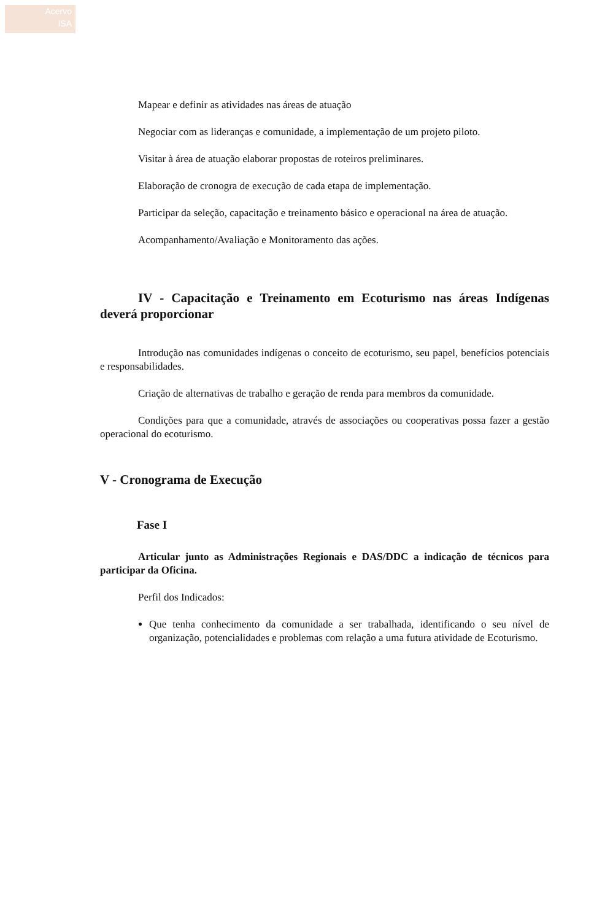Acervo
ISA
Mapear e definir as atividades nas áreas de atuação
Negociar com as lideranças e comunidade, a implementação de um projeto piloto.
Visitar à área de atuação elaborar propostas de roteiros preliminares.
Elaboração de cronogra de execução de cada etapa de implementação.
Participar da seleção, capacitação e treinamento básico e operacional na área de atuação.
Acompanhamento/Avaliação e Monitoramento das ações.
IV - Capacitação e Treinamento em Ecoturismo nas áreas Indígenas deverá proporcionar
Introdução nas comunidades indígenas o conceito de ecoturismo, seu papel, benefícios potenciais e responsabilidades.
Criação de alternativas de trabalho e geração de renda para membros da comunidade.
Condições para que a comunidade, através de associações ou cooperativas possa fazer a gestão operacional do ecoturismo.
V - Cronograma de Execução
Fase I
Articular junto as Administrações Regionais e DAS/DDC a indicação de técnicos para participar da Oficina.
Perfil dos Indicados:
Que tenha conhecimento da comunidade a ser trabalhada, identificando o seu nível de organização, potencialidades e problemas com relação a uma futura atividade de Ecoturismo.